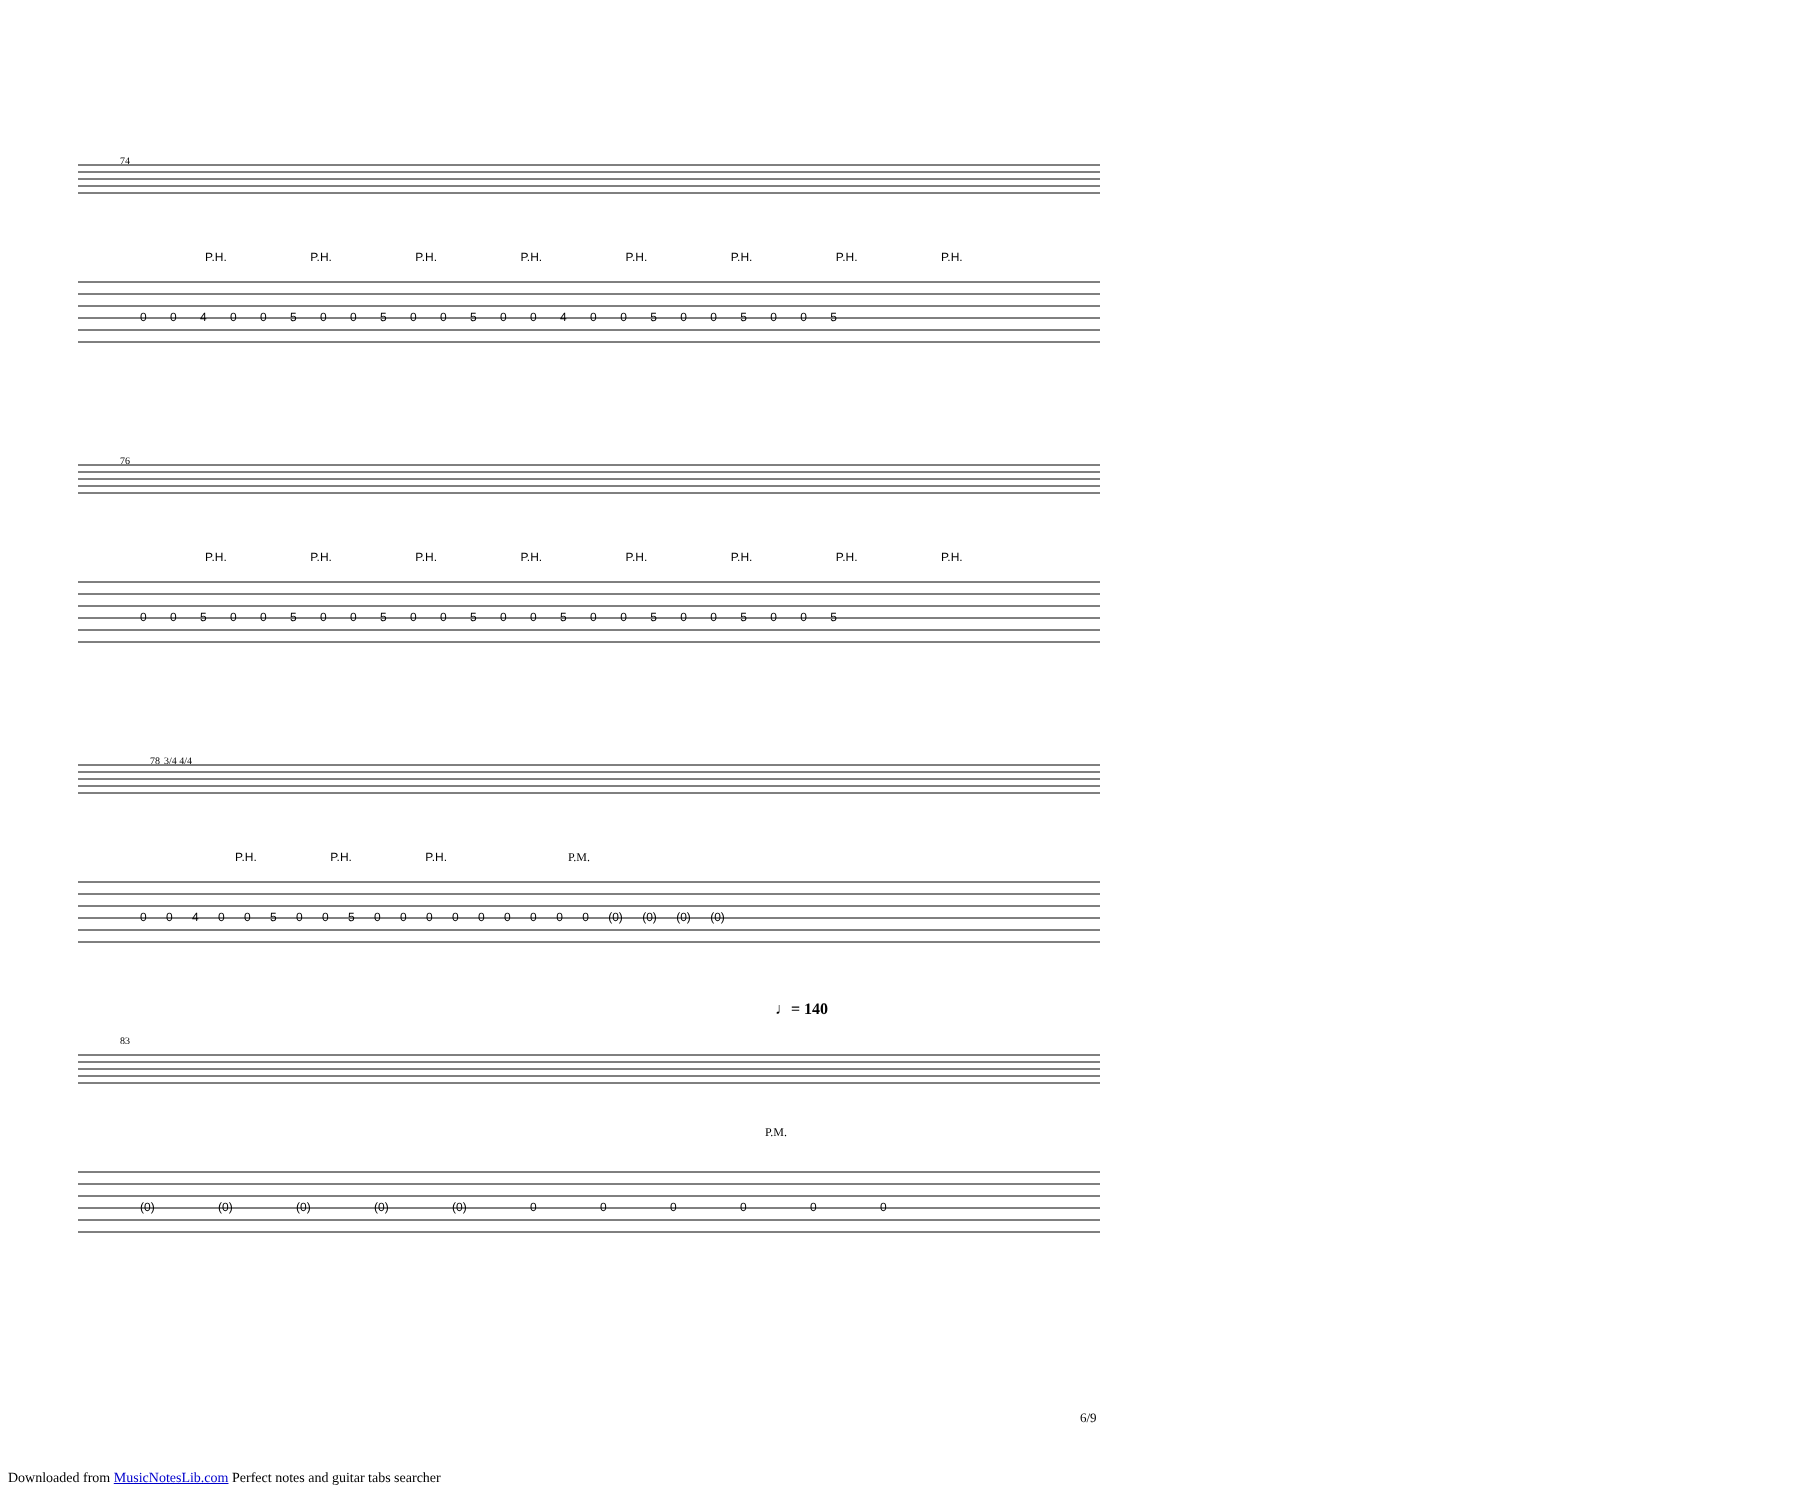74
P.H. P.H. P.H. P.H. P.H. P.H. P.H. P.H.
0 0 4 0 0 5 0 0 5 0 0 5 0 0 4 0 0 5 0 0 5 0 0 5
76
P.H. P.H. P.H. P.H. P.H. P.H. P.H. P.H.
0 0 5 0 0 5 0 0 5 0 0 5 0 0 5 0 0 5 0 0 5 0 0 5
78 3/4 4/4
P.H. P.H. P.H. P.M.
0 0 4 0 0 5 0 0 5 0 0 0 0 0 0 0 0 0 (0) (0) (0) (0)
83
♩= 140
P.M.
(0) (0) (0) (0) (0) 0 0 0 0 0 0
6/9
Downloaded from MusicNotesLib.com Perfect notes and guitar tabs searcher